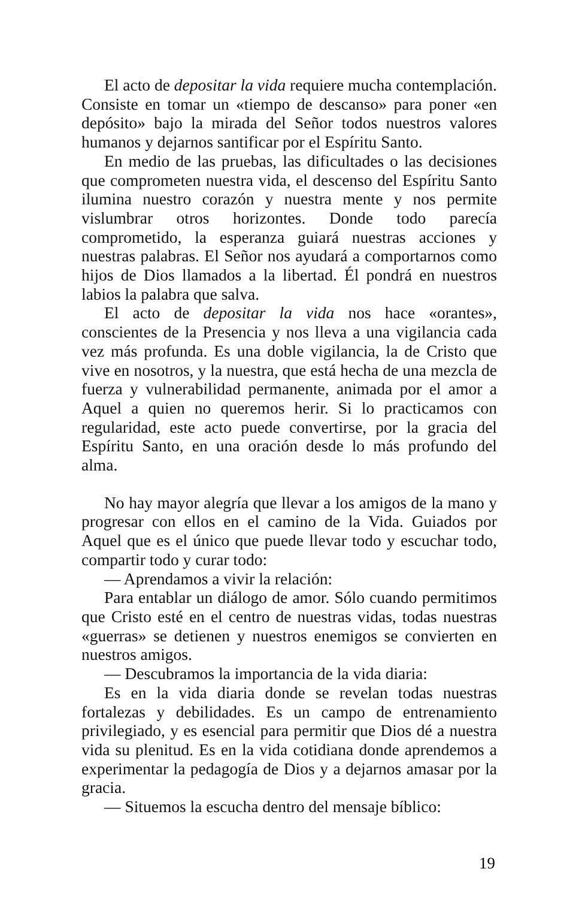El acto de depositar la vida requiere mucha contemplación. Consiste en tomar un «tiempo de descanso» para poner «en depósito» bajo la mirada del Señor todos nuestros valores humanos y dejarnos santificar por el Espíritu Santo.
En medio de las pruebas, las dificultades o las decisiones que comprometen nuestra vida, el descenso del Espíritu Santo ilumina nuestro corazón y nuestra mente y nos permite vislumbrar otros horizontes. Donde todo parecía comprometido, la esperanza guiará nuestras acciones y nuestras palabras. El Señor nos ayudará a comportarnos como hijos de Dios llamados a la libertad. Él pondrá en nuestros labios la palabra que salva.
El acto de depositar la vida nos hace «orantes», conscientes de la Presencia y nos lleva a una vigilancia cada vez más profunda. Es una doble vigilancia, la de Cristo que vive en nosotros, y la nuestra, que está hecha de una mezcla de fuerza y vulnerabilidad permanente, animada por el amor a Aquel a quien no queremos herir. Si lo practicamos con regularidad, este acto puede convertirse, por la gracia del Espíritu Santo, en una oración desde lo más profundo del alma.
No hay mayor alegría que llevar a los amigos de la mano y progresar con ellos en el camino de la Vida. Guiados por Aquel que es el único que puede llevar todo y escuchar todo, compartir todo y curar todo:
— Aprendamos a vivir la relación:
Para entablar un diálogo de amor. Sólo cuando permitimos que Cristo esté en el centro de nuestras vidas, todas nuestras «guerras» se detienen y nuestros enemigos se convierten en nuestros amigos.
— Descubramos la importancia de la vida diaria:
Es en la vida diaria donde se revelan todas nuestras fortalezas y debilidades. Es un campo de entrenamiento privilegiado, y es esencial para permitir que Dios dé a nuestra vida su plenitud. Es en la vida cotidiana donde aprendemos a experimentar la pedagogía de Dios y a dejarnos amasar por la gracia.
— Situemos la escucha dentro del mensaje bíblico:
19